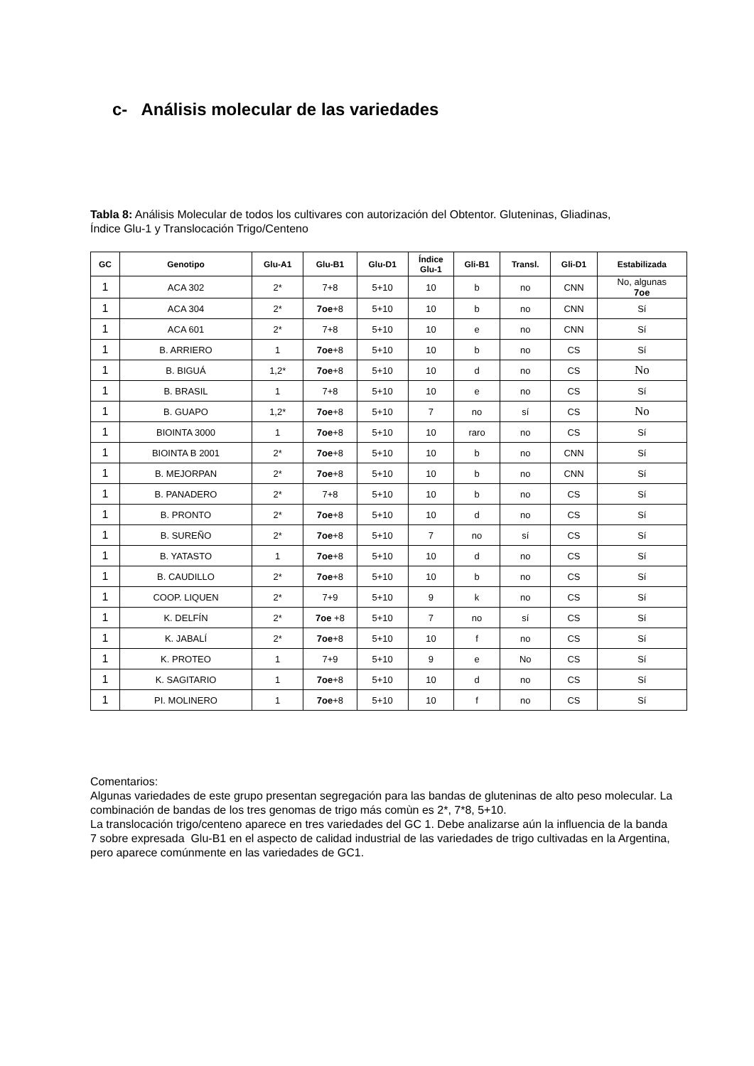c- Análisis molecular de las variedades
Tabla 8: Análisis Molecular de todos los cultivares con autorización del Obtentor. Gluteninas, Gliadinas, Índice Glu-1 y Translocación Trigo/Centeno
| GC | Genotipo | Glu-A1 | Glu-B1 | Glu-D1 | Índice Glu-1 | Gli-B1 | Transl. | Gli-D1 | Estabilizada |
| --- | --- | --- | --- | --- | --- | --- | --- | --- | --- |
| 1 | ACA 302 | 2* | 7+8 | 5+10 | 10 | b | no | CNN | No, algunas 7oe |
| 1 | ACA 304 | 2* | 7oe +8 | 5+10 | 10 | b | no | CNN | Sí |
| 1 | ACA 601 | 2* | 7+8 | 5+10 | 10 | e | no | CNN | Sí |
| 1 | B. ARRIERO | 1 | 7oe +8 | 5+10 | 10 | b | no | CS | Sí |
| 1 | B. BIGUÁ | 1,2* | 7oe +8 | 5+10 | 10 | d | no | CS | No |
| 1 | B. BRASIL | 1 | 7+8 | 5+10 | 10 | e | no | CS | Sí |
| 1 | B. GUAPO | 1,2* | 7oe +8 | 5+10 | 7 | no | sí | CS | No |
| 1 | BIOINTA 3000 | 1 | 7oe +8 | 5+10 | 10 | raro | no | CS | Sí |
| 1 | BIOINTA B 2001 | 2* | 7oe +8 | 5+10 | 10 | b | no | CNN | Sí |
| 1 | B. MEJORPAN | 2* | 7oe +8 | 5+10 | 10 | b | no | CNN | Sí |
| 1 | B. PANADERO | 2* | 7+8 | 5+10 | 10 | b | no | CS | Sí |
| 1 | B. PRONTO | 2* | 7oe +8 | 5+10 | 10 | d | no | CS | Sí |
| 1 | B. SUREÑO | 2* | 7oe +8 | 5+10 | 7 | no | sí | CS | Sí |
| 1 | B. YATASTO | 1 | 7oe +8 | 5+10 | 10 | d | no | CS | Sí |
| 1 | B. CAUDILLO | 2* | 7oe +8 | 5+10 | 10 | b | no | CS | Sí |
| 1 | COOP. LIQUEN | 2* | 7+9 | 5+10 | 9 | k | no | CS | Sí |
| 1 | K. DELFÍN | 2* | 7oe +8 | 5+10 | 7 | no | sí | CS | Sí |
| 1 | K. JABALÍ | 2* | 7oe +8 | 5+10 | 10 | f | no | CS | Sí |
| 1 | K. PROTEO | 1 | 7+9 | 5+10 | 9 | e | No | CS | Sí |
| 1 | K. SAGITARIO | 1 | 7oe +8 | 5+10 | 10 | d | no | CS | Sí |
| 1 | PI. MOLINERO | 1 | 7oe +8 | 5+10 | 10 | f | no | CS | Sí |
Comentarios:
Algunas variedades de este grupo presentan segregación para las bandas de gluteninas de alto peso molecular. La combinación de bandas de los tres genomas de trigo más comùn es 2*, 7*8, 5+10.
La translocación trigo/centeno aparece en tres variedades del GC 1. Debe analizarse aún la influencia de la banda 7 sobre expresada Glu-B1 en el aspecto de calidad industrial de las variedades de trigo cultivadas en la Argentina, pero aparece comúnmente en las variedades de GC1.